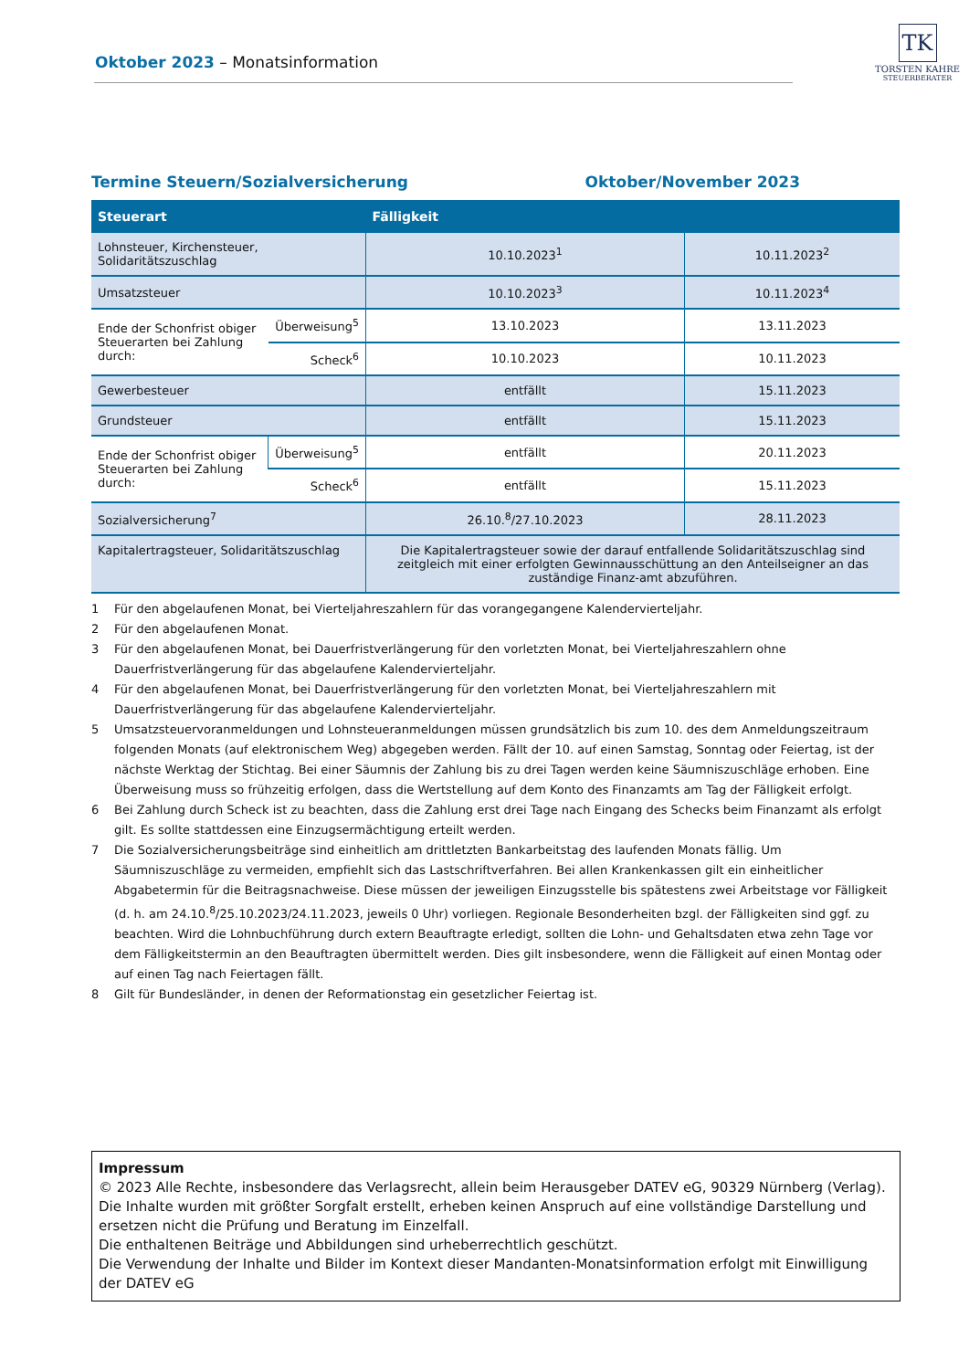Oktober 2023 – Monatsinformation
TK
TORSTEN KAHRE
STEUERBERATER
Termine Steuern/Sozialversicherung Oktober/November 2023
| Steuerart | | Fälligkeit | |
| --- | --- | --- | --- |
| Lohnsteuer, Kirchensteuer, Solidaritätszuschlag | | 10.10.2023<sup>1</sup> | 10.11.2023<sup>2</sup> |
| Umsatzsteuer | | 10.10.2023<sup>3</sup> | 10.11.2023<sup>4</sup> |
| Ende der Schonfrist obiger Steuerarten bei Zahlung durch: | Überweisung<sup>5</sup> | 13.10.2023 | 13.11.2023 |
| | Scheck<sup>6</sup> | 10.10.2023 | 10.11.2023 |
| Gewerbesteuer | | entfällt | 15.11.2023 |
| Grundsteuer | | entfällt | 15.11.2023 |
| Ende der Schonfrist obiger Steuerarten bei Zahlung durch: | Überweisung<sup>5</sup> | entfällt | 20.11.2023 |
| | Scheck<sup>6</sup> | entfällt | 15.11.2023 |
| Sozialversicherung<sup>7</sup> | | 26.10.<sup>8</sup>/27.10.2023 | 28.11.2023 |
| Kapitalertragsteuer, Solidaritätszuschlag | | Die Kapitalertragsteuer sowie der darauf entfallende Solidaritätszuschlag sind zeitgleich mit einer erfolgten Gewinnausschüttung an den Anteilseigner an das zuständige Finanz-amt abzuführen. | |
1 Für den abgelaufenen Monat, bei Vierteljahreszahlern für das vorangegangene Kalendervierteljahr.
2 Für den abgelaufenen Monat.
3 Für den abgelaufenen Monat, bei Dauerfristverlängerung für den vorletzten Monat, bei Vierteljahreszahlern ohne Dauerfristverlängerung für das abgelaufene Kalendervierteljahr.
4 Für den abgelaufenen Monat, bei Dauerfristverlängerung für den vorletzten Monat, bei Vierteljahreszahlern mit Dauerfristverlängerung für das abgelaufene Kalendervierteljahr.
5 Umsatzsteuervoranmeldungen und Lohnsteueranmeldungen müssen grundsätzlich bis zum 10. des dem Anmeldungszeitraum folgenden Monats (auf elektronischem Weg) abgegeben werden. Fällt der 10. auf einen Samstag, Sonntag oder Feiertag, ist der nächste Werktag der Stichtag. Bei einer Säumnis der Zahlung bis zu drei Tagen werden keine Säumniszuschläge erhoben. Eine Überweisung muss so frühzeitig erfolgen, dass die Wertstellung auf dem Konto des Finanzamts am Tag der Fälligkeit erfolgt.
6 Bei Zahlung durch Scheck ist zu beachten, dass die Zahlung erst drei Tage nach Eingang des Schecks beim Finanzamt als erfolgt gilt. Es sollte stattdessen eine Einzugsermächtigung erteilt werden.
7 Die Sozialversicherungsbeiträge sind einheitlich am drittletzten Bankarbeitstag des laufenden Monats fällig. Um Säumniszuschläge zu vermeiden, empfiehlt sich das Lastschriftverfahren. Bei allen Krankenkassen gilt ein einheitlicher Abgabetermin für die Beitragsnachweise. Diese müssen der jeweiligen Einzugsstelle bis spätestens zwei Arbeitstage vor Fälligkeit (d. h. am 24.10.<sup>8</sup>/25.10.2023/24.11.2023, jeweils 0 Uhr) vorliegen. Regionale Besonderheiten bzgl. der Fälligkeiten sind ggf. zu beachten. Wird die Lohnbuchführung durch extern Beauftragte erledigt, sollten die Lohn- und Gehaltsdaten etwa zehn Tage vor dem Fälligkeitstermin an den Beauftragten übermittelt werden. Dies gilt insbesondere, wenn die Fälligkeit auf einen Montag oder auf einen Tag nach Feiertagen fällt.
8 Gilt für Bundesländer, in denen der Reformationstag ein gesetzlicher Feiertag ist.
Impressum
© 2023 Alle Rechte, insbesondere das Verlagsrecht, allein beim Herausgeber DATEV eG, 90329 Nürnberg (Verlag).
Die Inhalte wurden mit größter Sorgfalt erstellt, erheben keinen Anspruch auf eine vollständige Darstellung und ersetzen nicht die Prüfung und Beratung im Einzelfall.
Die enthaltenen Beiträge und Abbildungen sind urheberrechtlich geschützt.
Die Verwendung der Inhalte und Bilder im Kontext dieser Mandanten-Monatsinformation erfolgt mit Einwilligung der DATEV eG